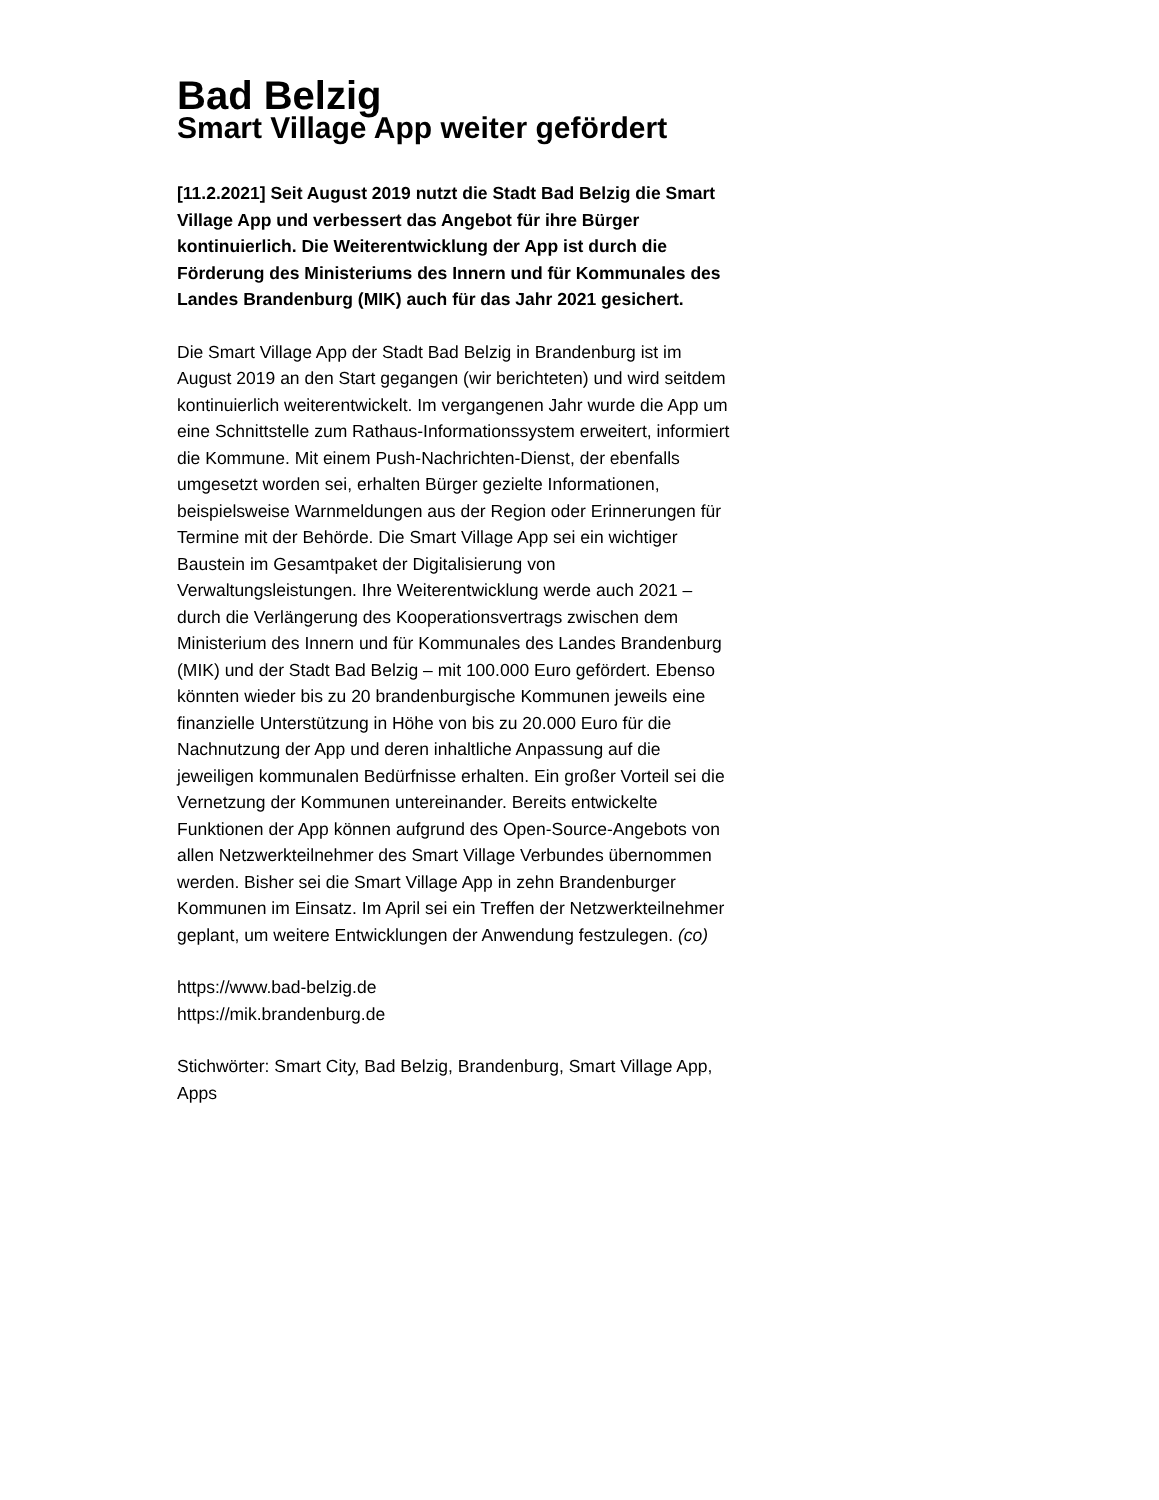Bad Belzig
Smart Village App weiter gefördert
[11.2.2021] Seit August 2019 nutzt die Stadt Bad Belzig die Smart Village App und verbessert das Angebot für ihre Bürger kontinuierlich. Die Weiterentwicklung der App ist durch die Förderung des Ministeriums des Innern und für Kommunales des Landes Brandenburg (MIK) auch für das Jahr 2021 gesichert.
Die Smart Village App der Stadt Bad Belzig in Brandenburg ist im August 2019 an den Start gegangen (wir berichteten) und wird seitdem kontinuierlich weiterentwickelt. Im vergangenen Jahr wurde die App um eine Schnittstelle zum Rathaus-Informationssystem erweitert, informiert die Kommune. Mit einem Push-Nachrichten-Dienst, der ebenfalls umgesetzt worden sei, erhalten Bürger gezielte Informationen, beispielsweise Warnmeldungen aus der Region oder Erinnerungen für Termine mit der Behörde. Die Smart Village App sei ein wichtiger Baustein im Gesamtpaket der Digitalisierung von Verwaltungsleistungen. Ihre Weiterentwicklung werde auch 2021 – durch die Verlängerung des Kooperationsvertrags zwischen dem Ministerium des Innern und für Kommunales des Landes Brandenburg (MIK) und der Stadt Bad Belzig – mit 100.000 Euro gefördert. Ebenso könnten wieder bis zu 20 brandenburgische Kommunen jeweils eine finanzielle Unterstützung in Höhe von bis zu 20.000 Euro für die Nachnutzung der App und deren inhaltliche Anpassung auf die jeweiligen kommunalen Bedürfnisse erhalten. Ein großer Vorteil sei die Vernetzung der Kommunen untereinander. Bereits entwickelte Funktionen der App können aufgrund des Open-Source-Angebots von allen Netzwerkteilnehmer des Smart Village Verbundes übernommen werden. Bisher sei die Smart Village App in zehn Brandenburger Kommunen im Einsatz. Im April sei ein Treffen der Netzwerkteilnehmer geplant, um weitere Entwicklungen der Anwendung festzulegen. (co)
https://www.bad-belzig.de
https://mik.brandenburg.de
Stichwörter: Smart City, Bad Belzig, Brandenburg, Smart Village App, Apps